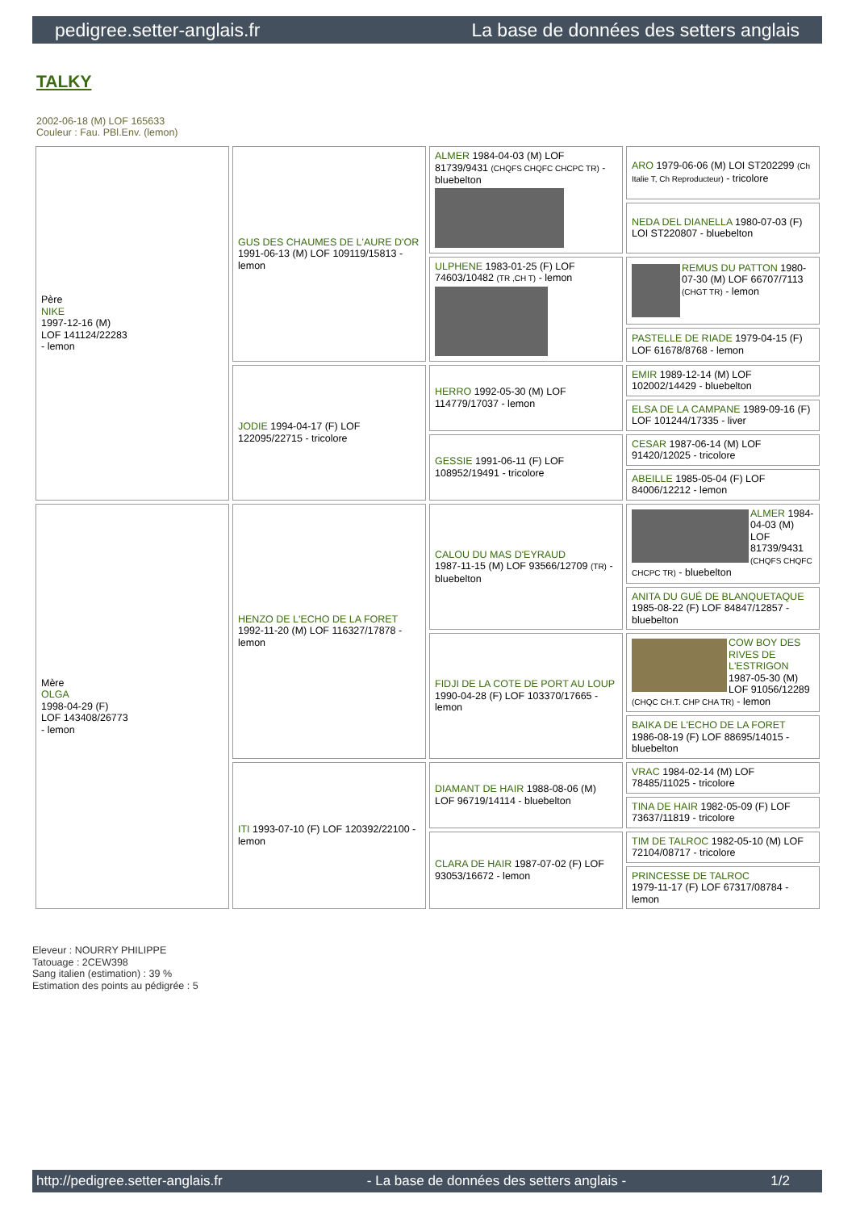pedigree.setter-anglais.fr La base de données des setters anglais
TALKY
2002-06-18 (M) LOF 165633
Couleur : Fau. PBl.Env. (lemon)
| Père NIKE 1997-12-16 (M) LOF 141124/22283 - lemon | GUS DES CHAUMES DE L'AURE D'OR 1991-06-13 (M) LOF 109119/15813 - lemon | ALMER 1984-04-03 (M) LOF 81739/9431 (CHQFS CHQFC CHCPC TR) - bluebelton | ARO 1979-06-06 (M) LOI ST202299 (Ch Italie T, Ch Reproducteur) - tricolore |
| | | | NEDA DEL DIANELLA 1980-07-03 (F) LOI ST220807 - bluebelton |
| | | ULPHENE 1983-01-25 (F) LOF 74603/10482 (TR ,CH T) - lemon | REMUS DU PATTON 1980-07-30 (M) LOF 66707/7113 (CHGT TR) - lemon |
| | | | PASTELLE DE RIADE 1979-04-15 (F) LOF 61678/8768 - lemon |
| | JODIE 1994-04-17 (F) LOF 122095/22715 - tricolore | HERRO 1992-05-30 (M) LOF 114779/17037 - lemon | EMIR 1989-12-14 (M) LOF 102002/14429 - bluebelton |
| | | | ELSA DE LA CAMPANE 1989-09-16 (F) LOF 101244/17335 - liver |
| | | GESSIE 1991-06-11 (F) LOF 108952/19491 - tricolore | CESAR 1987-06-14 (M) LOF 91420/12025 - tricolore |
| | | | ABEILLE 1985-05-04 (F) LOF 84006/12212 - lemon |
| Mère OLGA 1998-04-29 (F) LOF 143408/26773 - lemon | HENZO DE L'ECHO DE LA FORET 1992-11-20 (M) LOF 116327/17878 - lemon | CALOU DU MAS D'EYRAUD 1987-11-15 (M) LOF 93566/12709 (TR) - bluebelton | ALMER 1984-04-03 (M) LOF 81739/9431 (CHQFS CHQFC CHCPC TR) - bluebelton |
| | | | ANITA DU GUÉ DE BLANQUETAQUE 1985-08-22 (F) LOF 84847/12857 - bluebelton |
| | | FIDJI DE LA COTE DE PORT AU LOUP 1990-04-28 (F) LOF 103370/17665 - lemon | COW BOY DES RIVES DE L'ESTRIGON 1987-05-30 (M) LOF 91056/12289 (CHQC CH.T. CHP CHA TR) - lemon |
| | | | BAIKA DE L'ECHO DE LA FORET 1986-08-19 (F) LOF 88695/14015 - bluebelton |
| | ITI 1993-07-10 (F) LOF 120392/22100 - lemon | DIAMANT DE HAIR 1988-08-06 (M) LOF 96719/14114 - bluebelton | VRAC 1984-02-14 (M) LOF 78485/11025 - tricolore |
| | | | TINA DE HAIR 1982-05-09 (F) LOF 73637/11819 - tricolore |
| | | CLARA DE HAIR 1987-07-02 (F) LOF 93053/16672 - lemon | TIM DE TALROC 1982-05-10 (M) LOF 72104/08717 - tricolore |
| | | | PRINCESSE DE TALROC 1979-11-17 (F) LOF 67317/08784 - lemon |
Eleveur : NOURRY PHILIPPE
Tatouage : 2CEW398
Sang italien (estimation) : 39 %
Estimation des points au pédigrée : 5
http://pedigree.setter-anglais.fr - La base de données des setters anglais - 1/2